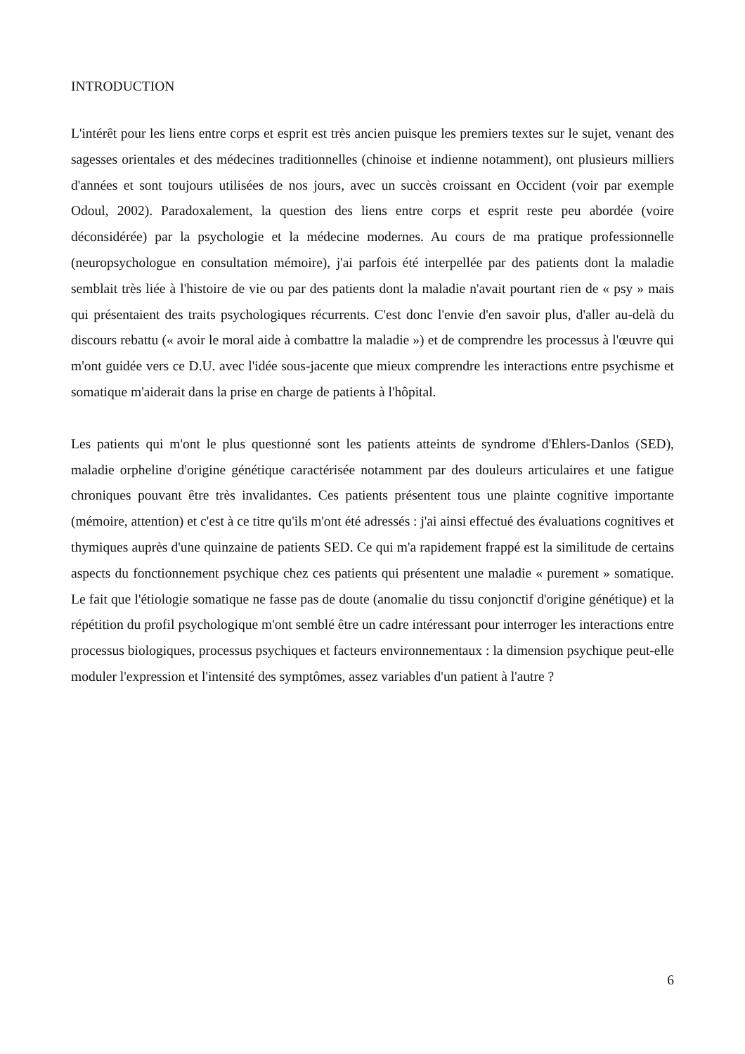INTRODUCTION
L'intérêt pour les liens entre corps et esprit est très ancien puisque les premiers textes sur le sujet, venant des sagesses orientales et des médecines traditionnelles (chinoise et indienne notamment), ont plusieurs milliers d'années et sont toujours utilisées de nos jours, avec un succès croissant en Occident (voir par exemple Odoul, 2002). Paradoxalement, la question des liens entre corps et esprit reste peu abordée (voire déconsidérée) par la psychologie et la médecine modernes. Au cours de ma pratique professionnelle (neuropsychologue en consultation mémoire), j'ai parfois été interpellée par des patients dont la maladie semblait très liée à l'histoire de vie ou par des patients dont la maladie n'avait pourtant rien de « psy » mais qui présentaient des traits psychologiques récurrents. C'est donc l'envie d'en savoir plus, d'aller au-delà du discours rebattu (« avoir le moral aide à combattre la maladie ») et de comprendre les processus à l'œuvre qui m'ont guidée vers ce D.U. avec l'idée sous-jacente que mieux comprendre les interactions entre psychisme et somatique m'aiderait dans la prise en charge de patients à l'hôpital.
Les patients qui m'ont le plus questionné sont les patients atteints de syndrome d'Ehlers-Danlos (SED), maladie orpheline d'origine génétique caractérisée notamment par des douleurs articulaires et une fatigue chroniques pouvant être très invalidantes. Ces patients présentent tous une plainte cognitive importante (mémoire, attention) et c'est à ce titre qu'ils m'ont été adressés : j'ai ainsi effectué des évaluations cognitives et thymiques auprès d'une quinzaine de patients SED. Ce qui m'a rapidement frappé est la similitude de certains aspects du fonctionnement psychique chez ces patients qui présentent une maladie « purement » somatique. Le fait que l'étiologie somatique ne fasse pas de doute (anomalie du tissu conjonctif d'origine génétique) et la répétition du profil psychologique m'ont semblé être un cadre intéressant pour interroger les interactions entre processus biologiques, processus psychiques et facteurs environnementaux : la dimension psychique peut-elle moduler l'expression et l'intensité des symptômes, assez variables d'un patient à l'autre ?
6